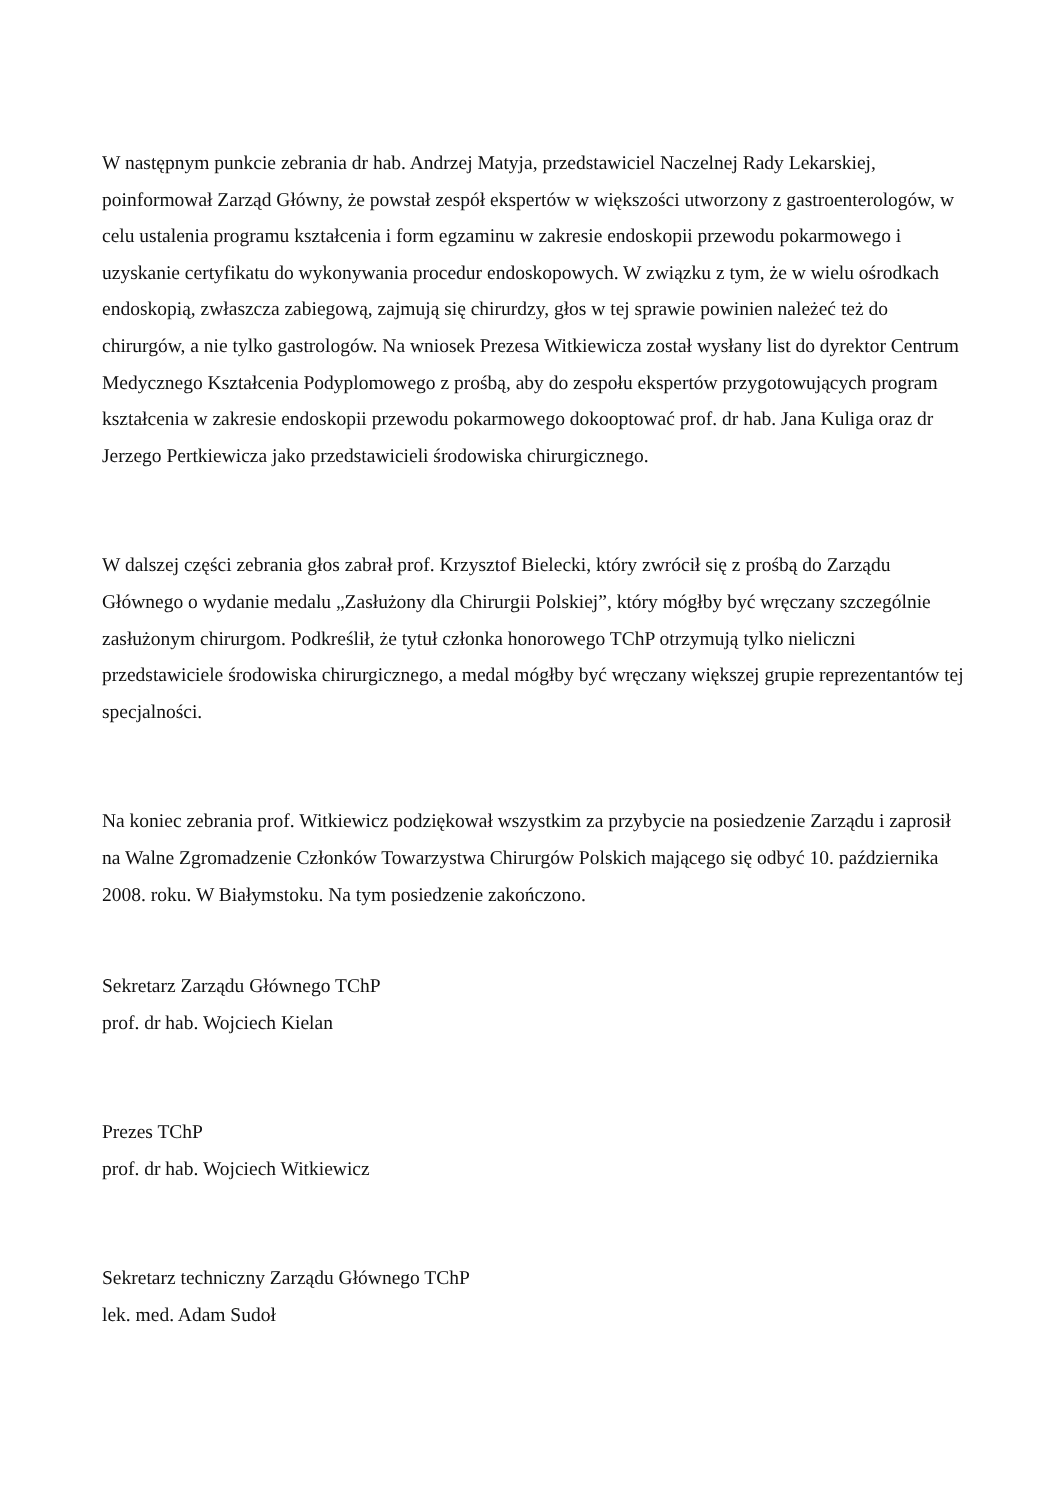W następnym punkcie zebrania dr hab. Andrzej Matyja, przedstawiciel Naczelnej Rady Lekarskiej, poinformował Zarząd Główny, że powstał zespół ekspertów w większości utworzony z gastroenterologów, w celu ustalenia programu kształcenia i form egzaminu w zakresie endoskopii przewodu pokarmowego i uzyskanie certyfikatu do wykonywania procedur endoskopowych. W związku z tym, że w wielu ośrodkach endoskopią, zwłaszcza zabiegową, zajmują się chirurdzy, głos w tej sprawie powinien należeć też do chirurgów, a nie tylko gastrologów. Na wniosek Prezesa Witkiewicza został wysłany list do dyrektor Centrum Medycznego Kształcenia Podyplomowego z prośbą, aby do zespołu ekspertów przygotowujących program kształcenia w zakresie endoskopii przewodu pokarmowego dokooptować prof. dr hab. Jana Kuliga oraz dr Jerzego Pertkiewicza jako przedstawicieli środowiska chirurgicznego.
W dalszej części zebrania głos zabrał prof. Krzysztof Bielecki, który zwrócił się z prośbą do Zarządu Głównego o wydanie medalu „Zasłużony dla Chirurgii Polskiej”, który mógłby być wręczany szczególnie zasłużonym chirurgom. Podkreślił, że tytuł członka honorowego TChP otrzymują tylko nieliczni przedstawiciele środowiska chirurgicznego, a medal mógłby być wręczany większej grupie reprezentantów tej specjalności.
Na koniec zebrania prof. Witkiewicz podziękował wszystkim za przybycie na posiedzenie Zarządu i zaprosił na Walne Zgromadzenie Członków Towarzystwa Chirurgów Polskich mającego się odbyć 10. października 2008. roku. W Białymstoku. Na tym posiedzenie zakończono.
Sekretarz Zarządu Głównego TChP
prof. dr hab. Wojciech Kielan
Prezes TChP
prof. dr hab. Wojciech Witkiewicz
Sekretarz techniczny Zarządu Głównego TChP
lek. med. Adam Sudoł